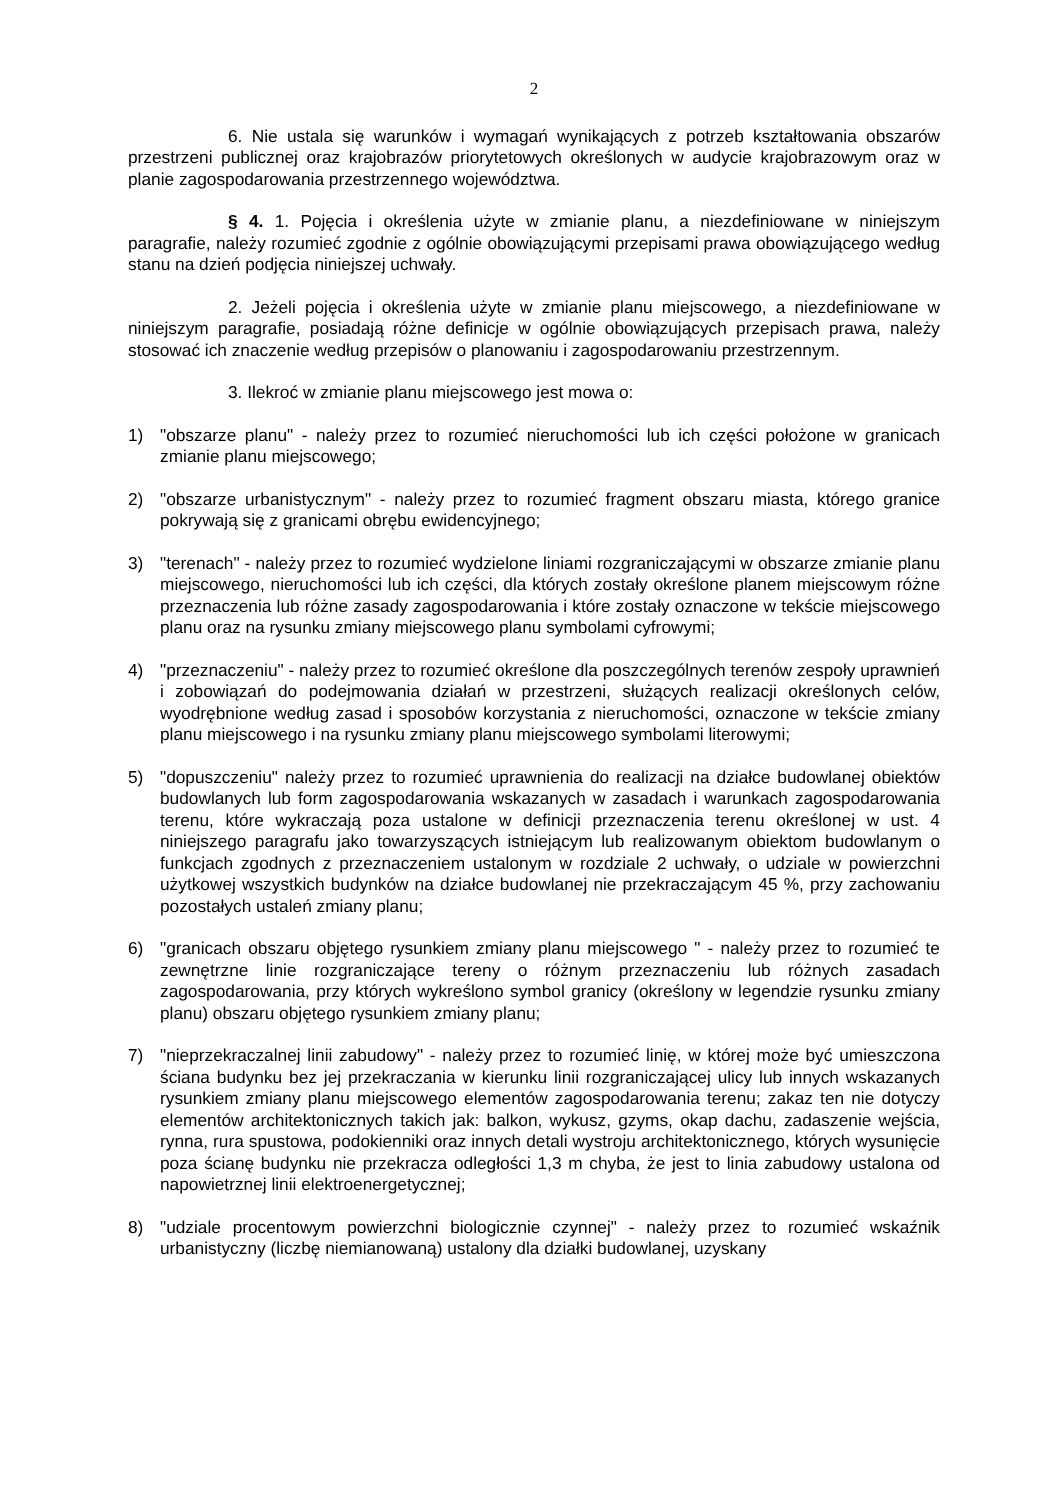2
6. Nie ustala się warunków i wymagań wynikających z potrzeb kształtowania obszarów przestrzeni publicznej oraz krajobrazów priorytetowych określonych w audycie krajobrazowym oraz w planie zagospodarowania przestrzennego województwa.
§ 4. 1. Pojęcia i określenia użyte w zmianie planu, a niezdefiniowane w niniejszym paragrafie, należy rozumieć zgodnie z ogólnie obowiązującymi przepisami prawa obowiązującego według stanu na dzień podjęcia niniejszej uchwały.
2. Jeżeli pojęcia i określenia użyte w zmianie planu miejscowego, a niezdefiniowane w niniejszym paragrafie, posiadają różne definicje w ogólnie obowiązujących przepisach prawa, należy stosować ich znaczenie według przepisów o planowaniu i zagospodarowaniu przestrzennym.
3. Ilekroć w zmianie planu miejscowego jest mowa o:
1) "obszarze planu" - należy przez to rozumieć nieruchomości lub ich części położone w granicach zmianie planu miejscowego;
2) "obszarze urbanistycznym" - należy przez to rozumieć fragment obszaru miasta, którego granice pokrywają się z granicami obrębu ewidencyjnego;
3) "terenach" - należy przez to rozumieć wydzielone liniami rozgraniczającymi w obszarze zmianie planu miejscowego, nieruchomości lub ich części, dla których zostały określone planem miejscowym różne przeznaczenia lub różne zasady zagospodarowania i które zostały oznaczone w tekście miejscowego planu oraz na rysunku zmiany miejscowego planu symbolami cyfrowymi;
4) "przeznaczeniu" - należy przez to rozumieć określone dla poszczególnych terenów zespoły uprawnień i zobowiązań do podejmowania działań w przestrzeni, służących realizacji określonych celów, wyodrębnione według zasad i sposobów korzystania z nieruchomości, oznaczone w tekście zmiany planu miejscowego i na rysunku zmiany planu miejscowego symbolami literowymi;
5) "dopuszczeniu" należy przez to rozumieć uprawnienia do realizacji na działce budowlanej obiektów budowlanych lub form zagospodarowania wskazanych w zasadach i warunkach zagospodarowania terenu, które wykraczają poza ustalone w definicji przeznaczenia terenu określonej w ust. 4 niniejszego paragrafu jako towarzyszących istniejącym lub realizowanym obiektom budowlanym o funkcjach zgodnych z przeznaczeniem ustalonym w rozdziale 2 uchwały, o udziale w powierzchni użytkowej wszystkich budynków na działce budowlanej nie przekraczającym 45 %, przy zachowaniu pozostałych ustaleń zmiany planu;
6) "granicach obszaru objętego rysunkiem zmiany planu miejscowego " - należy przez to rozumieć te zewnętrzne linie rozgraniczające tereny o różnym przeznaczeniu lub różnych zasadach zagospodarowania, przy których wykreślono symbol granicy (określony w legendzie rysunku zmiany planu) obszaru objętego rysunkiem zmiany planu;
7) "nieprzekraczalnej linii zabudowy" - należy przez to rozumieć linię, w której może być umieszczona ściana budynku bez jej przekraczania w kierunku linii rozgraniczającej ulicy lub innych wskazanych rysunkiem zmiany planu miejscowego elementów zagospodarowania terenu; zakaz ten nie dotyczy elementów architektonicznych takich jak: balkon, wykusz, gzyms, okap dachu, zadaszenie wejścia, rynna, rura spustowa, podokienniki oraz innych detali wystroju architektonicznego, których wysunięcie poza ścianę budynku nie przekracza odległości 1,3 m chyba, że jest to linia zabudowy ustalona od napowietrznej linii elektroenergetycznej;
8) "udziale procentowym powierzchni biologicznie czynnej" - należy przez to rozumieć wskaźnik urbanistyczny (liczbę niemianowaną) ustalony dla działki budowlanej, uzyskany